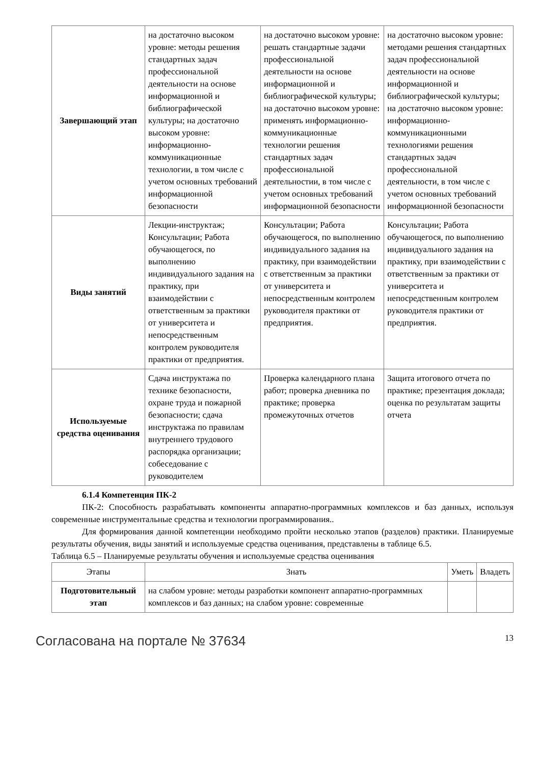| Завершающий этап | на достаточно высоком уровне: методы решения стандартных задач профессиональной деятельности на основе информационной и библиографической культуры; на достаточно высоком уровне: информационно-коммуникационные технологии, в том числе с учетом основных требований информационной безопасности | на достаточно высоком уровне: решать стандартные задачи профессиональной деятельности на основе информационной и библиографической культуры; на достаточно высоком уровне: применять информационно-коммуникационные технологии решения стандартных задач профессиональной деятельностии, в том числе с учетом основных требований информационной безопасности | на достаточно высоком уровне: методами решения стандартных задач профессиональной деятельности на основе информационной и библиографической культуры; на достаточно высоком уровне: информационно-коммуникационными технологиями решения стандартных задач профессиональной деятельности, в том числе с учетом основных требований информационной безопасности |
| Виды занятий | Лекции-инструктаж; Консультации; Работа обучающегося, по выполнению индивидуального задания на практику, при взаимодействии с ответственным за практики от университета и непосредственным контролем руководителя практики от предприятия. | Консультации; Работа обучающегося, по выполнению индивидуального задания на практику, при взаимодействии с ответственным за практики от университета и непосредственным контролем руководителя практики от предприятия. | Консультации; Работа обучающегося, по выполнению индивидуального задания на практику, при взаимодействии с ответственным за практики от университета и непосредственным контролем руководителя практики от предприятия. |
| Используемые средства оценивания | Сдача инструктажа по технике безопасности, охране труда и пожарной безопасности; сдача инструктажа по правилам внутреннего трудового распорядка организации; собеседование с руководителем | Проверка календарного плана работ; проверка дневника по практике; проверка промежуточных отчетов | Защита итогового отчета по практике; презентация доклада; оценка по результатам защиты отчета |
6.1.4 Компетенция ПК-2
ПК-2: Способность разрабатывать компоненты аппаратно-программных комплексов и баз данных, используя современные инструментальные средства и технологии программирования..
Для формирования данной компетенции необходимо пройти несколько этапов (разделов) практики. Планируемые результаты обучения, виды занятий и используемые средства оценивания, представлены в таблице 6.5.
Таблица 6.5 – Планируемые результаты обучения и используемые средства оценивания
| Этапы | Знать | Уметь | Владеть |
| --- | --- | --- | --- |
| Подготовительный этап | на слабом уровне: методы разработки компонент аппаратно-программных комплексов и баз данных; на слабом уровне: современные | | |
Согласована на портале № 37634 13